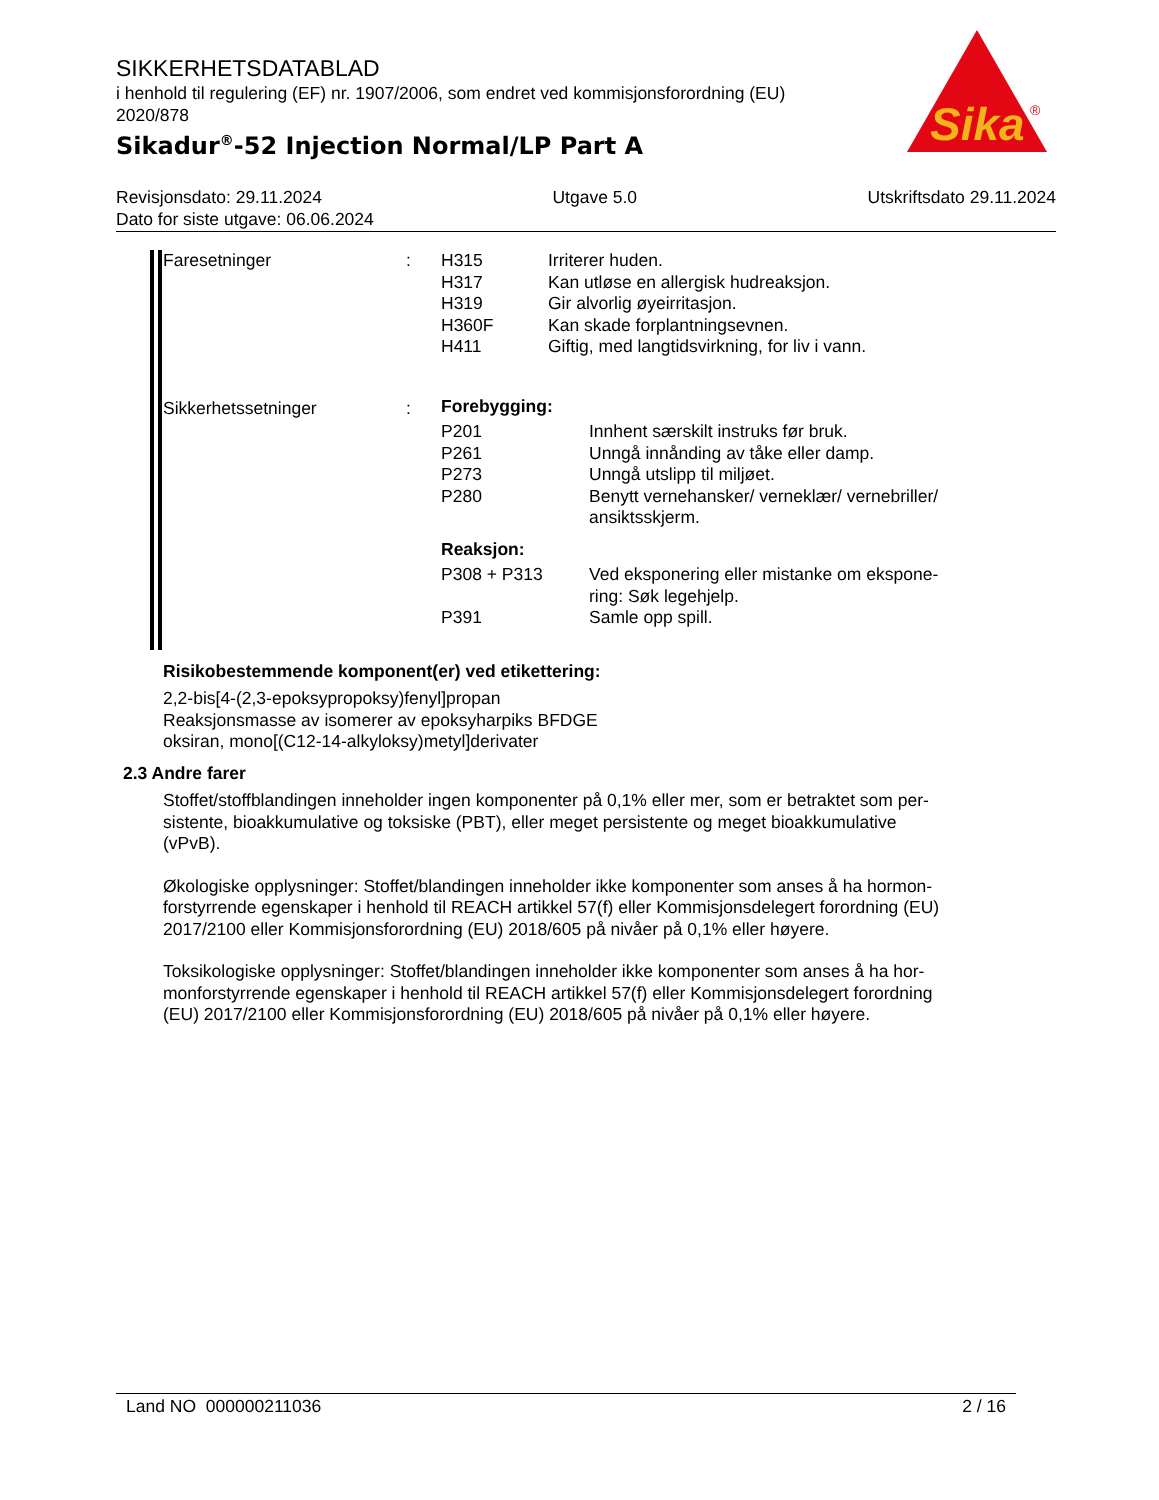SIKKERHETSDATABLAD
i henhold til regulering (EF) nr. 1907/2006, som endret ved kommisjonsforordning (EU) 2020/878
Sikadur<sup>®</sup>-52 Injection Normal/LP Part A
Sika
®
Revisjonsdato: 29.11.2024 Utgave 5.0 Utskriftsdato 29.11.2024
Dato for siste utgave: 06.06.2024
| Faresetninger | : | / H315 / Irriterer huden. / / H317 / Kan utløse en allergisk hudreaksjon. / / H319 / Gir alvorlig øyeirritasjon. / / H360F / Kan skade forplantningsevnen. / / H411 / Giftig, med langtidsvirkning, for liv i vann. / |
| Sikkerhetssetninger | : | Forebygging: / P201 / Innhent særskilt instruks før bruk. / / P261 / Unngå innånding av tåke eller damp. / / P273 / Unngå utslipp til miljøet. / / P280 / Benytt vernehansker/ verneklær/ vernebriller/ ansiktsskjerm. / Reaksjon: / P308 + P313 / Ved eksponering eller mistanke om ekspone- ring: Søk legehjelp. / / P391 / Samle opp spill. / |
Risikobestemmende komponent(er) ved etikettering:
2,2-bis[4-(2,3-epoksypropoksy)fenyl]propan
Reaksjonsmasse av isomerer av epoksyharpiks BFDGE
oksiran, mono[(C12-14-alkyloksy)metyl]derivater
2.3 Andre farer
Stoffet/stoffblandingen inneholder ingen komponenter på 0,1% eller mer, som er betraktet som per-
sistente, bioakkumulative og toksiske (PBT), eller meget persistente og meget bioakkumulative
(vPvB).
Økologiske opplysninger: Stoffet/blandingen inneholder ikke komponenter som anses å ha hormon-
forstyrrende egenskaper i henhold til REACH artikkel 57(f) eller Kommisjonsdelegert forordning (EU)
2017/2100 eller Kommisjonsforordning (EU) 2018/605 på nivåer på 0,1% eller høyere.
Toksikologiske opplysninger: Stoffet/blandingen inneholder ikke komponenter som anses å ha hor-
monforstyrrende egenskaper i henhold til REACH artikkel 57(f) eller Kommisjonsdelegert forordning
(EU) 2017/2100 eller Kommisjonsforordning (EU) 2018/605 på nivåer på 0,1% eller høyere.
Land NO 000000211036 2 / 16